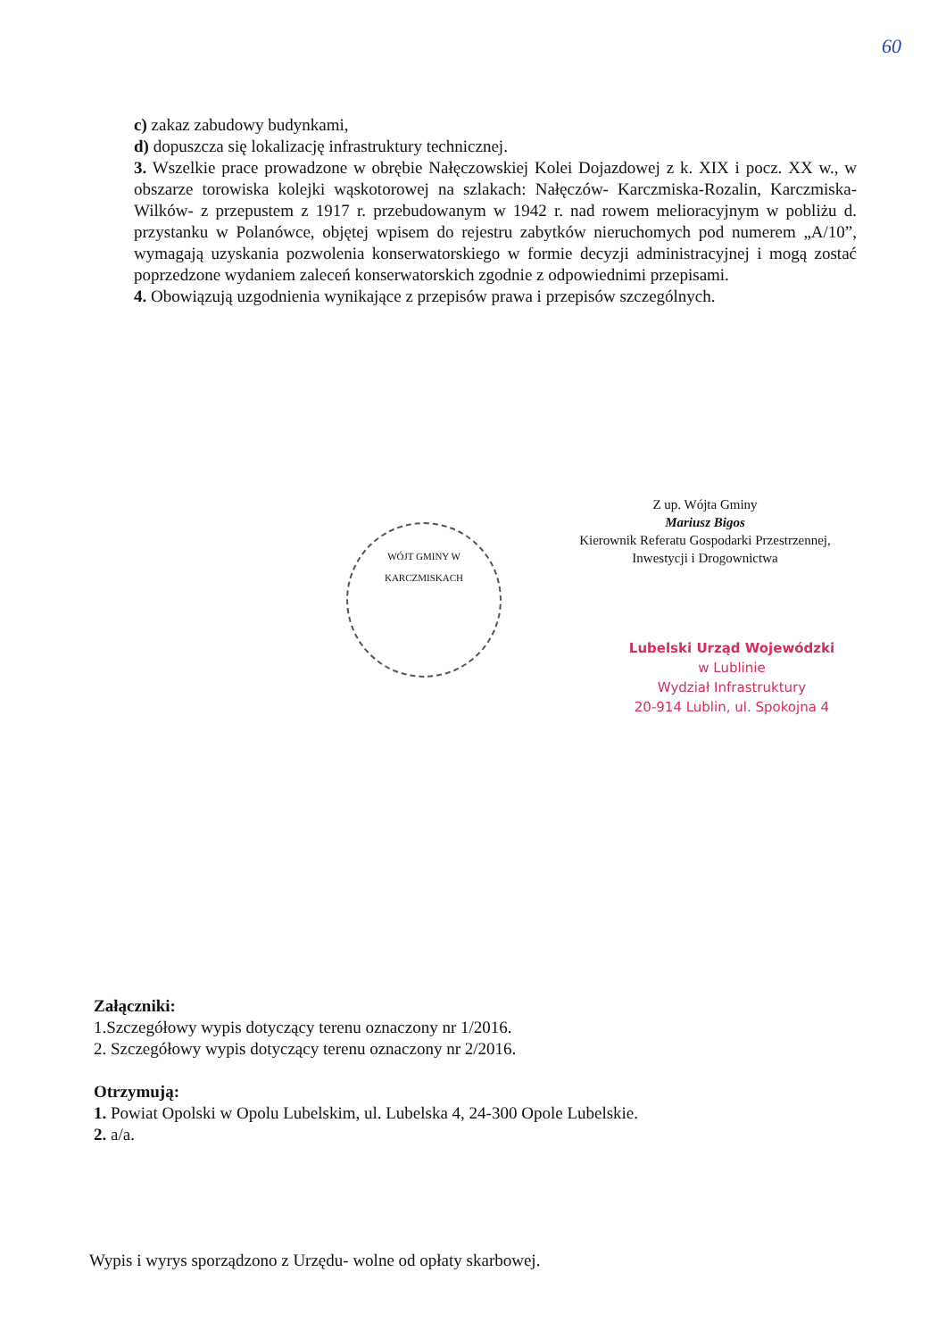60
c) zakaz zabudowy budynkami,
d) dopuszcza się lokalizację infrastruktury technicznej.
3. Wszelkie prace prowadzone w obrębie Nałęczowskiej Kolei Dojazdowej z k. XIX i pocz. XX w., w obszarze torowiska kolejki wąskotorowej na szlakach: Nałęczów- Karczmiska-Rozalin, Karczmiska- Wilków- z przepustem z 1917 r. przebudowanym w 1942 r. nad rowem melioracyjnym w pobliżu d. przystanku w Polanówce, objętej wpisem do rejestru zabytków nieruchomych pod numerem „A/10”, wymagają uzyskania pozwolenia konserwatorskiego w formie decyzji administracyjnej i mogą zostać poprzedzone wydaniem zaleceń konserwatorskich zgodnie z odpowiednimi przepisami.
4. Obowiązują uzgodnienia wynikające z przepisów prawa i przepisów szczególnych.
WÓJT GMINY W KARCZMISKACH
Z up. Wójta Gminy
Mariusz Bigos
Kierownik Referatu Gospodarki Przestrzennej,
Inwestycji i Drogownictwa
Lubelski Urząd Wojewódzki
w Lublinie
Wydział Infrastruktury
20-914 Lublin, ul. Spokojna 4
Załączniki:
1.Szczegółowy wypis dotyczący terenu oznaczony nr 1/2016.
2. Szczegółowy wypis dotyczący terenu oznaczony nr 2/2016.
Otrzymują:
1. Powiat Opolski w Opolu Lubelskim, ul. Lubelska 4, 24-300 Opole Lubelskie.
2. a/a.
Wypis i wyrys sporządzono z Urzędu- wolne od opłaty skarbowej.